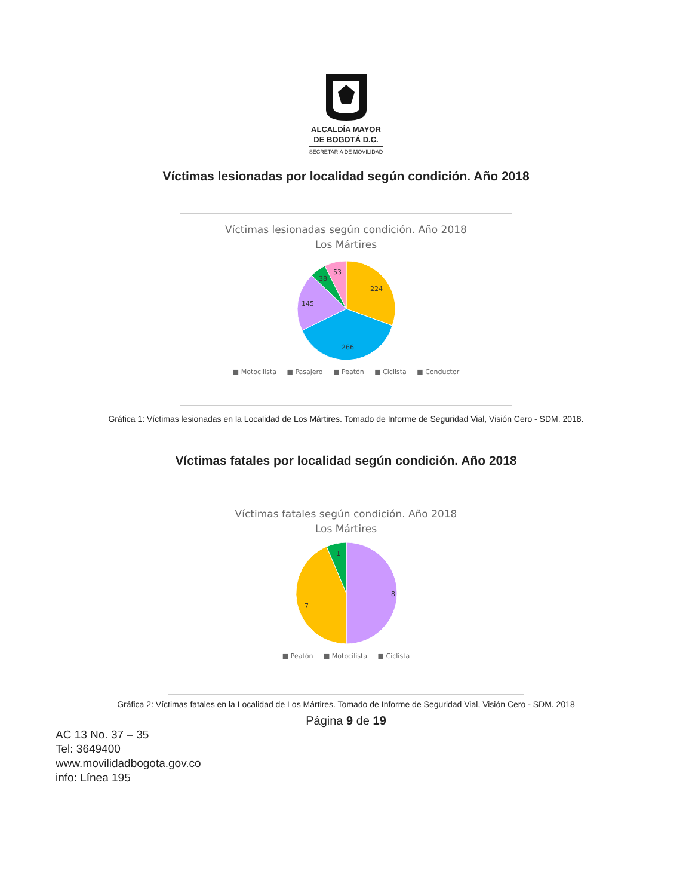ALCALDÍA MAYOR
DE BOGOTÁ D.C.
SECRETARÍA DE MOVILIDAD
Víctimas lesionadas por localidad según condición. Año 2018
Víctimas lesionadas según condición. Año 2018
Los Mártires
224
266
145
38
53
■ Motocilista ■ Pasajero ■ Peatón ■ Ciclista ■ Conductor
Gráfica 1: Víctimas lesionadas en la Localidad de Los Mártires. Tomado de Informe de Seguridad Vial, Visión Cero - SDM. 2018.
Víctimas fatales por localidad según condición. Año 2018
Víctimas fatales según condición. Año 2018
Los Mártires
8
7
1
■ Peatón ■ Motocilista ■ Ciclista
Gráfica 2: Víctimas fatales en la Localidad de Los Mártires. Tomado de Informe de Seguridad Vial, Visión Cero - SDM. 2018
Página 9 de 19
AC 13 No. 37 – 35
Tel: 3649400
www.movilidadbogota.gov.co
info: Línea 195